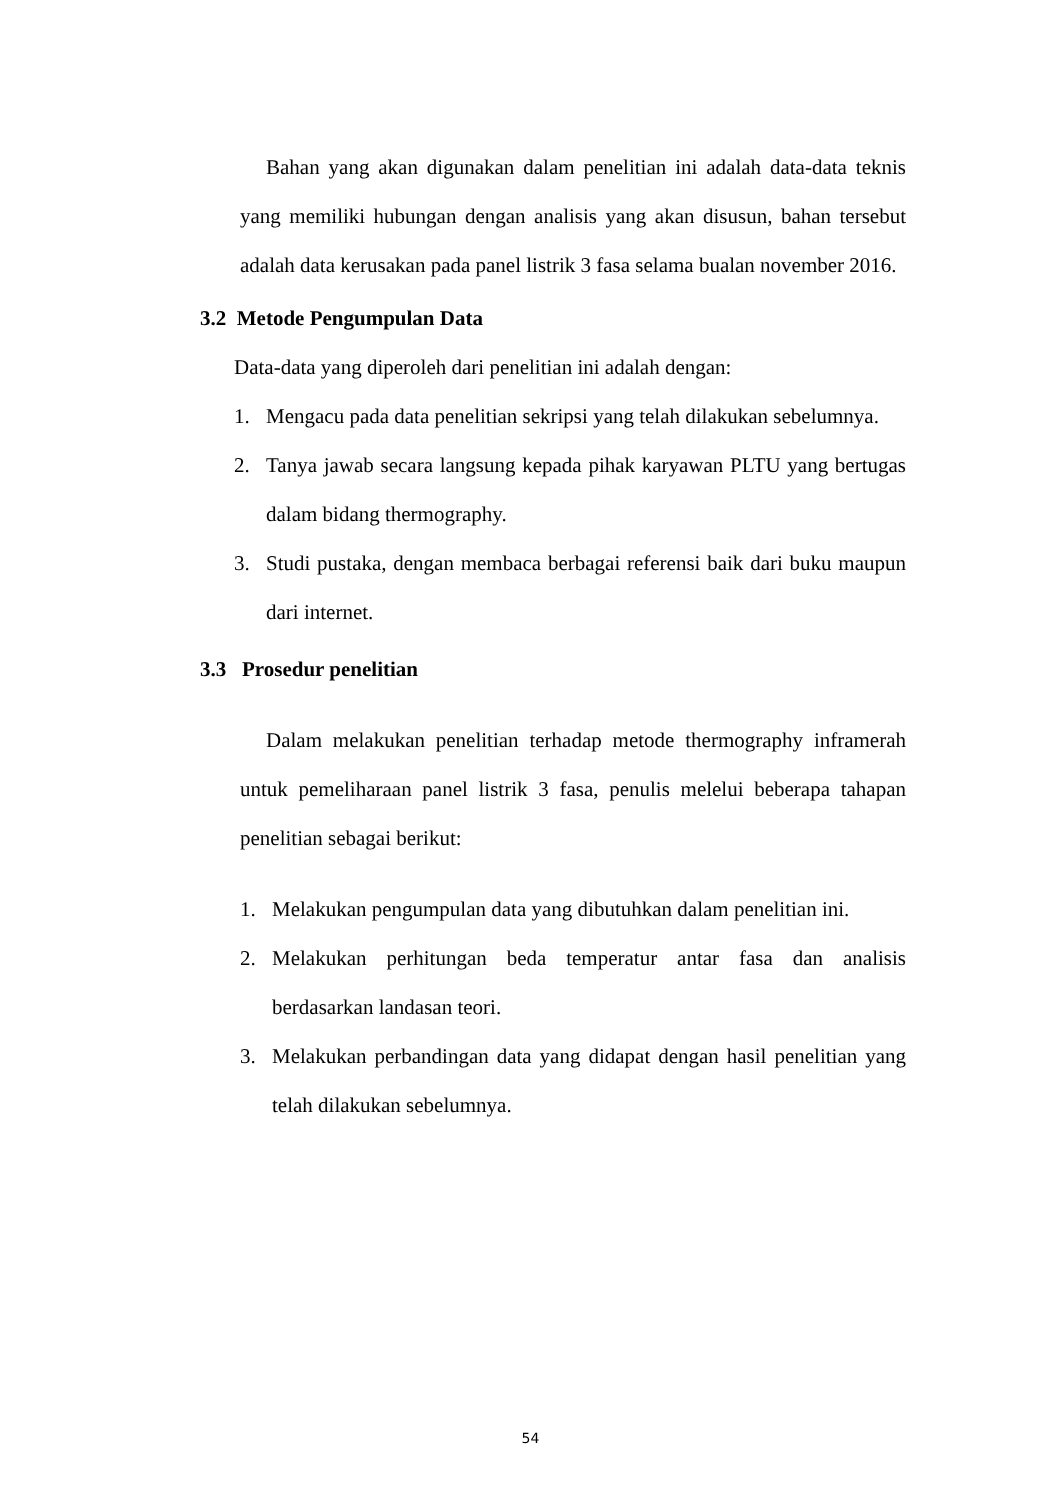Bahan yang akan digunakan dalam penelitian ini adalah data-data teknis yang memiliki hubungan dengan analisis yang akan disusun, bahan tersebut adalah data kerusakan pada panel listrik 3 fasa selama bualan november 2016.
3.2 Metode Pengumpulan Data
Data-data yang diperoleh dari penelitian ini adalah dengan:
1. Mengacu pada data penelitian sekripsi yang telah dilakukan sebelumnya.
2. Tanya jawab secara langsung kepada pihak karyawan PLTU yang bertugas dalam bidang thermography.
3. Studi pustaka, dengan membaca berbagai referensi baik dari buku maupun dari internet.
3.3 Prosedur penelitian
Dalam melakukan penelitian terhadap metode thermography inframerah untuk pemeliharaan panel listrik 3 fasa, penulis melelui beberapa tahapan penelitian sebagai berikut:
1. Melakukan pengumpulan data yang dibutuhkan dalam penelitian ini.
2. Melakukan perhitungan beda temperatur antar fasa dan analisis berdasarkan landasan teori.
3. Melakukan perbandingan data yang didapat dengan hasil penelitian yang telah dilakukan sebelumnya.
54